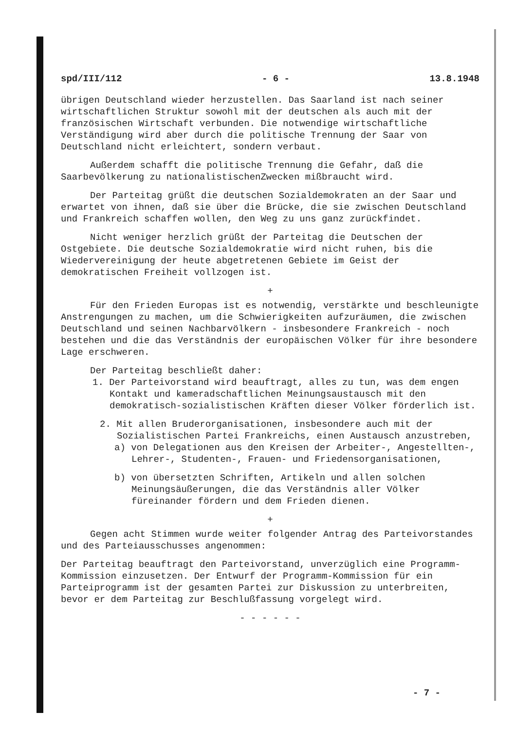spd/III/112 - 6 - 13.8.1948
übrigen Deutschland wieder herzustellen. Das Saarland ist nach seiner wirtschaftlichen Struktur sowohl mit der deutschen als auch mit der französischen Wirtschaft verbunden. Die notwendige wirtschaftliche Verständigung wird aber durch die politische Trennung der Saar von Deutschland nicht erleichtert, sondern verbaut.
Außerdem schafft die politische Trennung die Gefahr, daß die Saarbevölkerung zu nationalistischenZwecken mißbraucht wird.
Der Parteitag grüßt die deutschen Sozialdemokraten an der Saar und erwartet von ihnen, daß sie über die Brücke, die sie zwischen Deutschland und Frankreich schaffen wollen, den Weg zu uns ganz zurückfindet.
Nicht weniger herzlich grüßt der Parteitag die Deutschen der Ostgebiete. Die deutsche Sozialdemokratie wird nicht ruhen, bis die Wiedervereinigung der heute abgetretenen Gebiete im Geist der demokratischen Freiheit vollzogen ist.
+
Für den Frieden Europas ist es notwendig, verstärkte und beschleunigte Anstrengungen zu machen, um die Schwierigkeiten aufzuräumen, die zwischen Deutschland und seinen Nachbarvölkern - insbesondere Frankreich - noch bestehen und die das Verständnis der europäischen Völker für ihre besondere Lage erschweren.
Der Parteitag beschließt daher:
1. Der Parteivorstand wird beauftragt, alles zu tun, was dem engen Kontakt und kameradschaftlichen Meinungsaustausch mit den demokratisch-sozialistischen Kräften dieser Völker förderlich ist.
2. Mit allen Bruderorganisationen, insbesondere auch mit der Sozialistischen Partei Frankreichs, einen Austausch anzustreben,
a) von Delegationen aus den Kreisen der Arbeiter-, Angestellten-, Lehrer-, Studenten-, Frauen- und Friedensorganisationen,
b) von übersetzten Schriften, Artikeln und allen solchen Meinungsäußerungen, die das Verständnis aller Völker füreinander fördern und dem Frieden dienen.
+
Gegen acht Stimmen wurde weiter folgender Antrag des Parteivorstandes und des Parteiausschusses angenommen:
Der Parteitag beauftragt den Parteivorstand, unverzüglich eine Programm-Kommission einzusetzen. Der Entwurf der Programm-Kommission für ein Parteiprogramm ist der gesamten Partei zur Diskussion zu unterbreiten, bevor er dem Parteitag zur Beschlußfassung vorgelegt wird.
- - - - - -
- 7 -